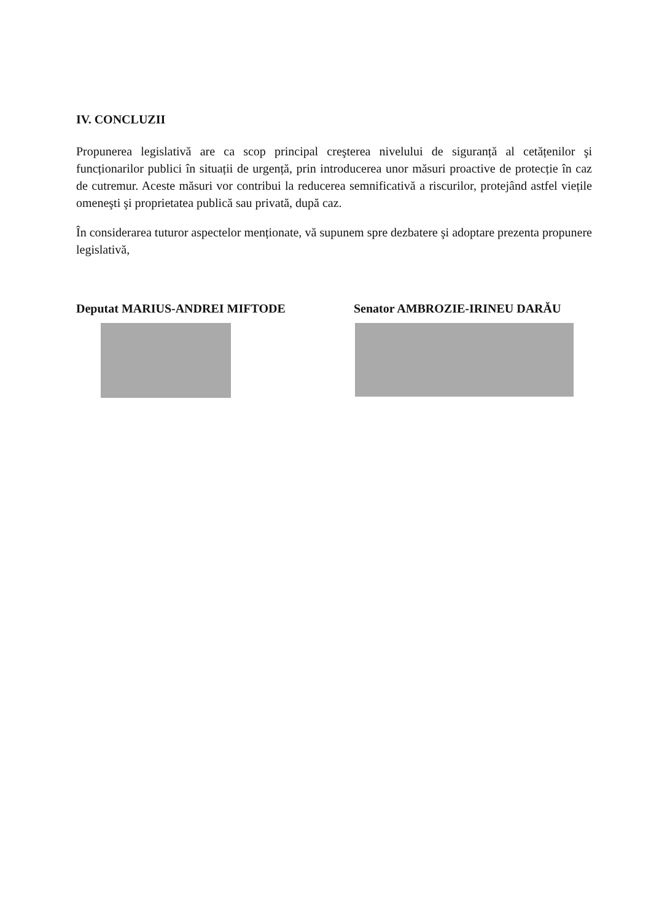IV. CONCLUZII
Propunerea legislativă are ca scop principal creşterea nivelului de siguranță al cetățenilor şi funcționarilor publici în situații de urgență, prin introducerea unor măsuri proactive de protecție în caz de cutremur. Aceste măsuri vor contribui la reducerea semnificativă a riscurilor, protejând astfel viețile omeneşti şi proprietatea publică sau privată, după caz.
În considerarea tuturor aspectelor menționate, vă supunem spre dezbatere şi adoptare prezenta propunere legislativă,
Deputat MARIUS-ANDREI MIFTODE Senator AMBROZIE-IRINEU DARĂU